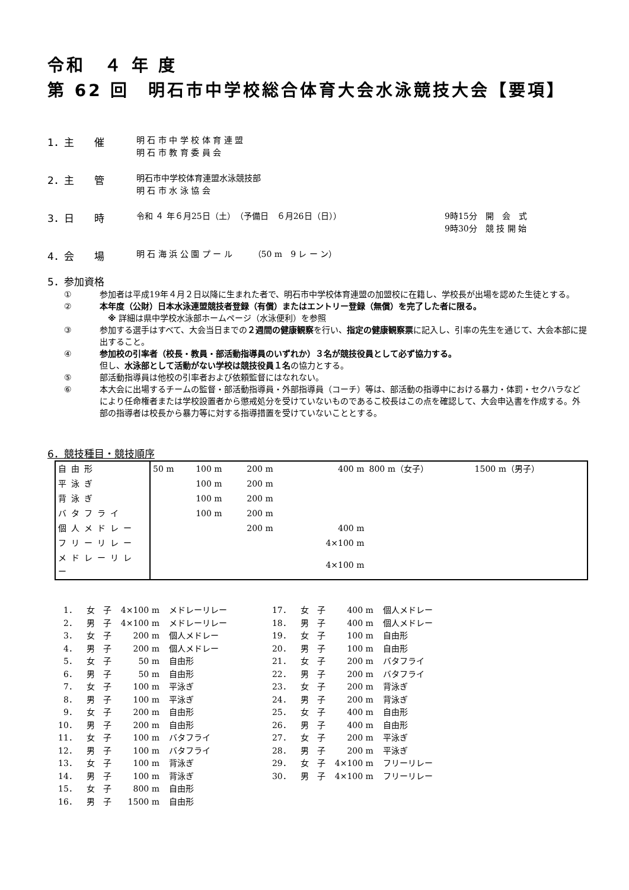令和　４ 年 度
第 62 回　明石市中学校総合体育大会水泳競技大会【要項】
1．主　　催
明 石 市 中 学 校 体 育 連 盟
明 石 市 教 育 委 員 会
2．主　　管
明石市中学校体育連盟水泳競技部
明 石 市 水 泳 協 会
3．日　　時
令和 ４ 年６月25日（土）　（予備日　６月26日（日）） 9時15分　開　会　式
9時30分　競 技 開 始
4．会　　場
明 石 海 浜 公 園 プ ー ル　　　（50 m　9 レ ー ン）
5．参加資格
① 参加者は平成19年４月２日以降に生まれた者で、明石市中学校体育連盟の加盟校に在籍し、学校長が出場を認めた生徒とする。
② 本年度（公財）日本水泳連盟競技者登録（有償）またはエントリー登録（無償）を完了した者に限る。
　※ 詳細は県中学校水泳部ホームページ（水泳便利）を参照
③ 参加する選手はすべて、大会当日までの２週間の健康観察を行い、指定の健康観察票に記入し、引率の先生を通じて、大会本部に提出すること。
④ 参加校の引率者（校長・教員・部活動指導員のいずれか）３名が競技役員として必ず協力する。
但し、水泳部として活動がない学校は競技役員１名の協力とする。
⑤ 部活動指導員は他校の引率者および依頼監督にはなれない。
⑥ 本大会に出場するチームの監督・部活動指導員・外部指導員（コーチ）等は、部活動の指導中における暴力・体罰・セクハラなどにより任命権者または学校設置者から懲戒処分を受けていないものであるこ校長はこの点を確認して、大会申込書を作成する。外部の指導者は校長から暴力等に対する指導措置を受けていないこととする。
6．競技種目・競技順序
| 自由形 | 50 m | 100 m | 200 m | 400 m | 800 m（女子） | 1500 m（男子） |
| 平泳ぎ | | 100 m | 200 m | | | |
| 背泳ぎ | | 100 m | 200 m | | | |
| バタフライ | | 100 m | 200 m | | | |
| 個人メドレー | | | 200 m | 400 m | | |
| フリーリレー | | | | 4×100 m | | |
| メドレーリレー | | | | 4×100 m | | |
| 1． | 女 子 | 4×100 m | メドレーリレー |
| 2． | 男 子 | 4×100 m | メドレーリレー |
| 3． | 女 子 | 200 m | 個人メドレー |
| 4． | 男 子 | 200 m | 個人メドレー |
| 5． | 女 子 | 50 m | 自由形 |
| 6． | 男 子 | 50 m | 自由形 |
| 7． | 女 子 | 100 m | 平泳ぎ |
| 8． | 男 子 | 100 m | 平泳ぎ |
| 9． | 女 子 | 200 m | 自由形 |
| 10． | 男 子 | 200 m | 自由形 |
| 11． | 女 子 | 100 m | バタフライ |
| 12． | 男 子 | 100 m | バタフライ |
| 13． | 女 子 | 100 m | 背泳ぎ |
| 14． | 男 子 | 100 m | 背泳ぎ |
| 15． | 女 子 | 800 m | 自由形 |
| 16． | 男 子 | 1500 m | 自由形 |
| 17． | 女 子 | 400 m | 個人メドレー |
| 18． | 男 子 | 400 m | 個人メドレー |
| 19． | 女 子 | 100 m | 自由形 |
| 20． | 男 子 | 100 m | 自由形 |
| 21． | 女 子 | 200 m | バタフライ |
| 22． | 男 子 | 200 m | バタフライ |
| 23． | 女 子 | 200 m | 背泳ぎ |
| 24． | 男 子 | 200 m | 背泳ぎ |
| 25． | 女 子 | 400 m | 自由形 |
| 26． | 男 子 | 400 m | 自由形 |
| 27． | 女 子 | 200 m | 平泳ぎ |
| 28． | 男 子 | 200 m | 平泳ぎ |
| 29． | 女 子 | 4×100 m | フリーリレー |
| 30． | 男 子 | 4×100 m | フリーリレー |